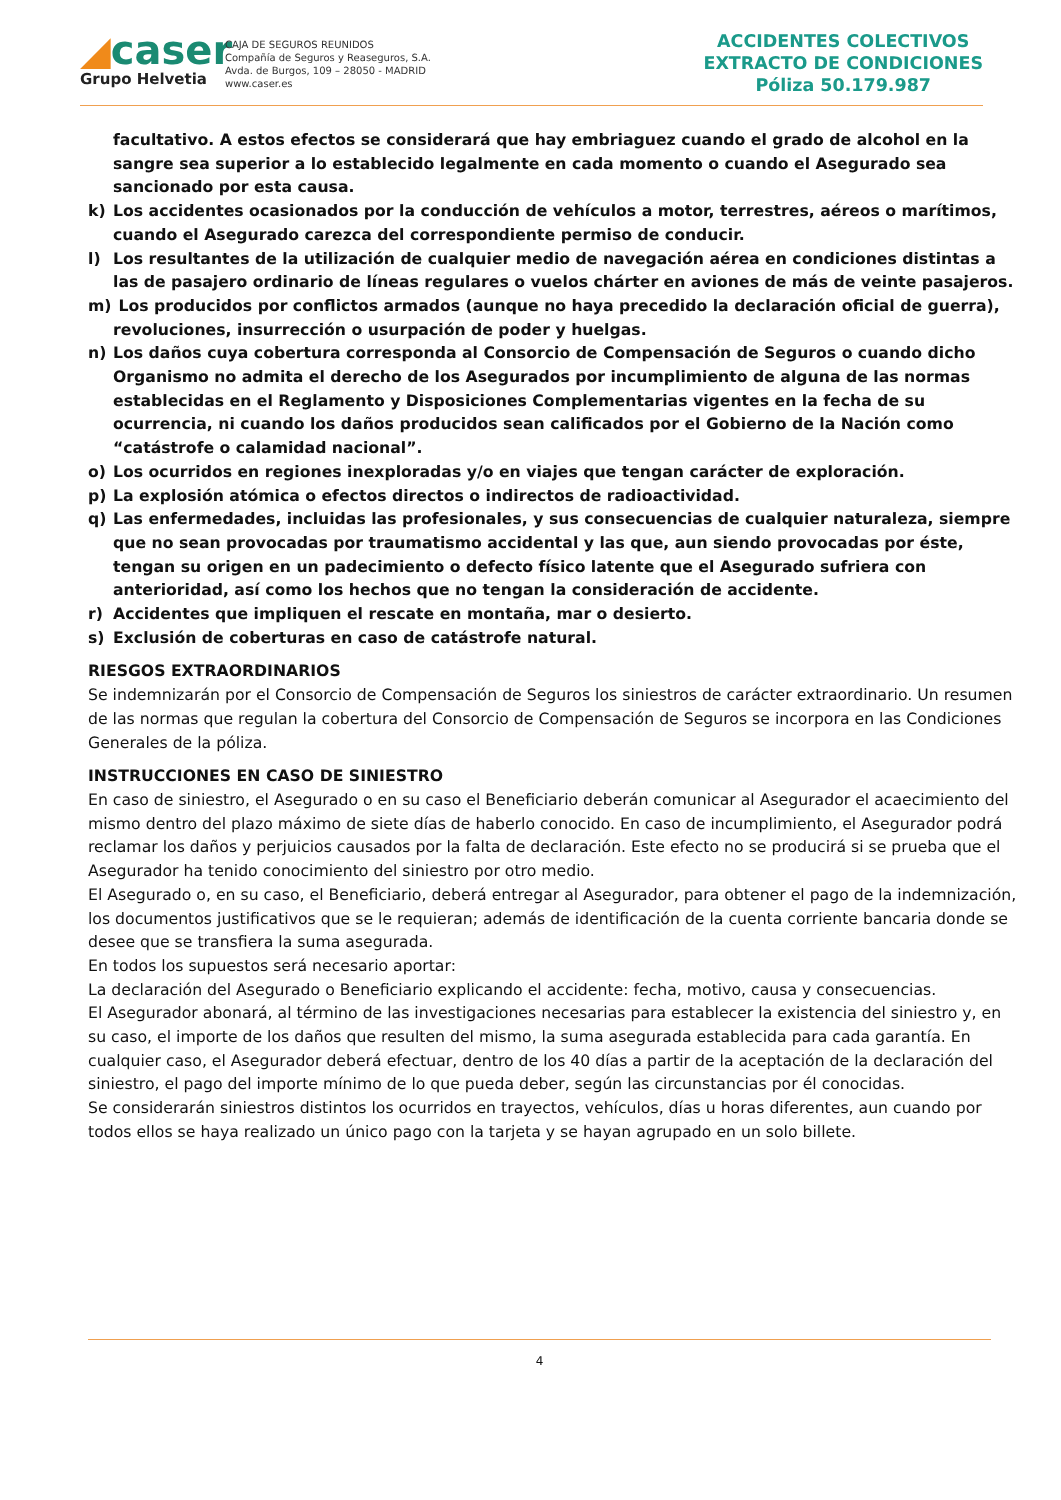◢caser
Grupo Helvetia
CAJA DE SEGUROS REUNIDOS
Compañía de Seguros y Reaseguros, S.A.
Avda. de Burgos, 109 – 28050 - MADRID
www.caser.es
ACCIDENTES COLECTIVOS
EXTRACTO DE CONDICIONES
Póliza 50.179.987
facultativo. A estos efectos se considerará que hay embriaguez cuando el grado de alcohol en la sangre sea superior a lo establecido legalmente en cada momento o cuando el Asegurado sea sancionado por esta causa.
k) Los accidentes ocasionados por la conducción de vehículos a motor, terrestres, aéreos o marítimos, cuando el Asegurado carezca del correspondiente permiso de conducir.
l) Los resultantes de la utilización de cualquier medio de navegación aérea en condiciones distintas a las de pasajero ordinario de líneas regulares o vuelos chárter en aviones de más de veinte pasajeros.
m) Los producidos por conflictos armados (aunque no haya precedido la declaración oficial de guerra), revoluciones, insurrección o usurpación de poder y huelgas.
n) Los daños cuya cobertura corresponda al Consorcio de Compensación de Seguros o cuando dicho Organismo no admita el derecho de los Asegurados por incumplimiento de alguna de las normas establecidas en el Reglamento y Disposiciones Complementarias vigentes en la fecha de su ocurrencia, ni cuando los daños producidos sean calificados por el Gobierno de la Nación como “catástrofe o calamidad nacional”.
o) Los ocurridos en regiones inexploradas y/o en viajes que tengan carácter de exploración.
p) La explosión atómica o efectos directos o indirectos de radioactividad.
q) Las enfermedades, incluidas las profesionales, y sus consecuencias de cualquier naturaleza, siempre que no sean provocadas por traumatismo accidental y las que, aun siendo provocadas por éste, tengan su origen en un padecimiento o defecto físico latente que el Asegurado sufriera con anterioridad, así como los hechos que no tengan la consideración de accidente.
r) Accidentes que impliquen el rescate en montaña, mar o desierto.
s) Exclusión de coberturas en caso de catástrofe natural.
RIESGOS EXTRAORDINARIOS
Se indemnizarán por el Consorcio de Compensación de Seguros los siniestros de carácter extraordinario. Un resumen de las normas que regulan la cobertura del Consorcio de Compensación de Seguros se incorpora en las Condiciones Generales de la póliza.
INSTRUCCIONES EN CASO DE SINIESTRO
En caso de siniestro, el Asegurado o en su caso el Beneficiario deberán comunicar al Asegurador el acaecimiento del mismo dentro del plazo máximo de siete días de haberlo conocido. En caso de incumplimiento, el Asegurador podrá reclamar los daños y perjuicios causados por la falta de declaración. Este efecto no se producirá si se prueba que el Asegurador ha tenido conocimiento del siniestro por otro medio.
El Asegurado o, en su caso, el Beneficiario, deberá entregar al Asegurador, para obtener el pago de la indemnización, los documentos justificativos que se le requieran; además de identificación de la cuenta corriente bancaria donde se desee que se transfiera la suma asegurada.
En todos los supuestos será necesario aportar:
La declaración del Asegurado o Beneficiario explicando el accidente: fecha, motivo, causa y consecuencias.
El Asegurador abonará, al término de las investigaciones necesarias para establecer la existencia del siniestro y, en su caso, el importe de los daños que resulten del mismo, la suma asegurada establecida para cada garantía. En cualquier caso, el Asegurador deberá efectuar, dentro de los 40 días a partir de la aceptación de la declaración del siniestro, el pago del importe mínimo de lo que pueda deber, según las circunstancias por él conocidas.
Se considerarán siniestros distintos los ocurridos en trayectos, vehículos, días u horas diferentes, aun cuando por todos ellos se haya realizado un único pago con la tarjeta y se hayan agrupado en un solo billete.
4